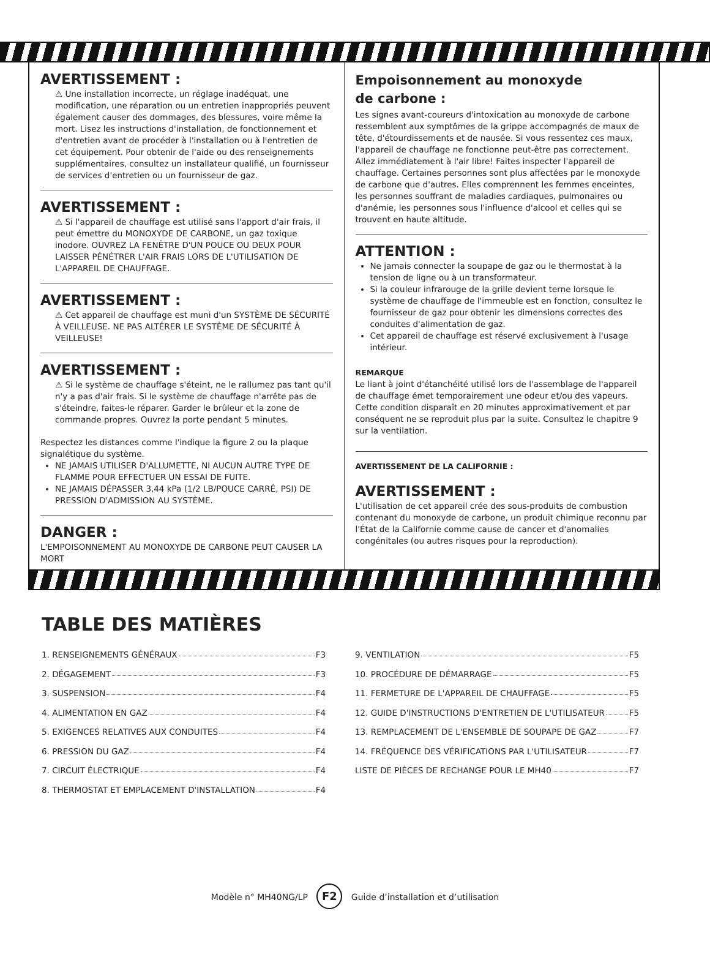AVERTISSEMENT :
⚠ Une installation incorrecte, un réglage inadéquat, une modification, une réparation ou un entretien inappropriés peuvent également causer des dommages, des blessures, voire même la mort. Lisez les instructions d'installation, de fonctionnement et d'entretien avant de procéder à l'installation ou à l'entretien de cet équipement. Pour obtenir de l'aide ou des renseignements supplémentaires, consultez un installateur qualifié, un fournisseur de services d'entretien ou un fournisseur de gaz.
AVERTISSEMENT :
⚠ Si l'appareil de chauffage est utilisé sans l'apport d'air frais, il peut émettre du MONOXYDE DE CARBONE, un gaz toxique inodore. OUVREZ LA FENÊTRE D'UN POUCE OU DEUX POUR LAISSER PÉNÉTRER L'AIR FRAIS LORS DE L'UTILISATION DE L'APPAREIL DE CHAUFFAGE.
AVERTISSEMENT :
⚠ Cet appareil de chauffage est muni d'un SYSTÈME DE SÉCURITÉ À VEILLEUSE. NE PAS ALTÉRER LE SYSTÈME DE SÉCURITÉ À VEILLEUSE!
AVERTISSEMENT :
⚠ Si le système de chauffage s'éteint, ne le rallumez pas tant qu'il n'y a pas d'air frais. Si le système de chauffage n'arrête pas de s'éteindre, faites-le réparer. Garder le brûleur et la zone de commande propres. Ouvrez la porte pendant 5 minutes.
Respectez les distances comme l'indique la figure 2 ou la plaque signalétique du système.
NE JAMAIS UTILISER D'ALLUMETTE, NI AUCUN AUTRE TYPE DE FLAMME POUR EFFECTUER UN ESSAI DE FUITE.
NE JAMAIS DÉPASSER 3,44 kPa (1/2 LB/POUCE CARRÉ, PSI) DE PRESSION D'ADMISSION AU SYSTÈME.
DANGER :
L'EMPOISONNEMENT AU MONOXYDE DE CARBONE PEUT CAUSER LA MORT
Empoisonnement au monoxyde
de carbone :
Les signes avant-coureurs d'intoxication au monoxyde de carbone ressemblent aux symptômes de la grippe accompagnés de maux de tête, d'étourdissements et de nausée. Si vous ressentez ces maux, l'appareil de chauffage ne fonctionne peut-être pas correctement. Allez immédiatement à l'air libre! Faites inspecter l'appareil de chauffage. Certaines personnes sont plus affectées par le monoxyde de carbone que d'autres. Elles comprennent les femmes enceintes, les personnes souffrant de maladies cardiaques, pulmonaires ou d'anémie, les personnes sous l'influence d'alcool et celles qui se trouvent en haute altitude.
ATTENTION :
Ne jamais connecter la soupape de gaz ou le thermostat à la tension de ligne ou à un transformateur.
Si la couleur infrarouge de la grille devient terne lorsque le système de chauffage de l'immeuble est en fonction, consultez le fournisseur de gaz pour obtenir les dimensions correctes des conduites d'alimentation de gaz.
Cet appareil de chauffage est réservé exclusivement à l'usage intérieur.
REMARQUE
Le liant à joint d'étanchéité utilisé lors de l'assemblage de l'appareil de chauffage émet temporairement une odeur et/ou des vapeurs. Cette condition disparaît en 20 minutes approximativement et par conséquent ne se reproduit plus par la suite. Consultez le chapitre 9 sur la ventilation.
AVERTISSEMENT DE LA CALIFORNIE :
AVERTISSEMENT :
L'utilisation de cet appareil crée des sous-produits de combustion contenant du monoxyde de carbone, un produit chimique reconnu par l'État de la Californie comme cause de cancer et d'anomalies congénitales (ou autres risques pour la reproduction).
TABLE DES MATIÈRES
1. RENSEIGNEMENTS GÉNÉRAUX F3
2. DÉGAGEMENT F3
3. SUSPENSION F4
4. ALIMENTATION EN GAZ F4
5. EXIGENCES RELATIVES AUX CONDUITES F4
6. PRESSION DU GAZ F4
7. CIRCUIT ÉLECTRIQUE F4
8. THERMOSTAT ET EMPLACEMENT D'INSTALLATION F4
9. VENTILATION F5
10. PROCÉDURE DE DÉMARRAGE F5
11. FERMETURE DE L'APPAREIL DE CHAUFFAGE F5
12. GUIDE D'INSTRUCTIONS D'ENTRETIEN DE L'UTILISATEUR F5
13. REMPLACEMENT DE L'ENSEMBLE DE SOUPAPE DE GAZ F7
14. FRÉQUENCE DES VÉRIFICATIONS PAR L'UTILISATEUR F7
LISTE DE PIÈCES DE RECHANGE POUR LE MH40 F7
Modèle n° MH40NG/LP F2 Guide d’installation et d’utilisation